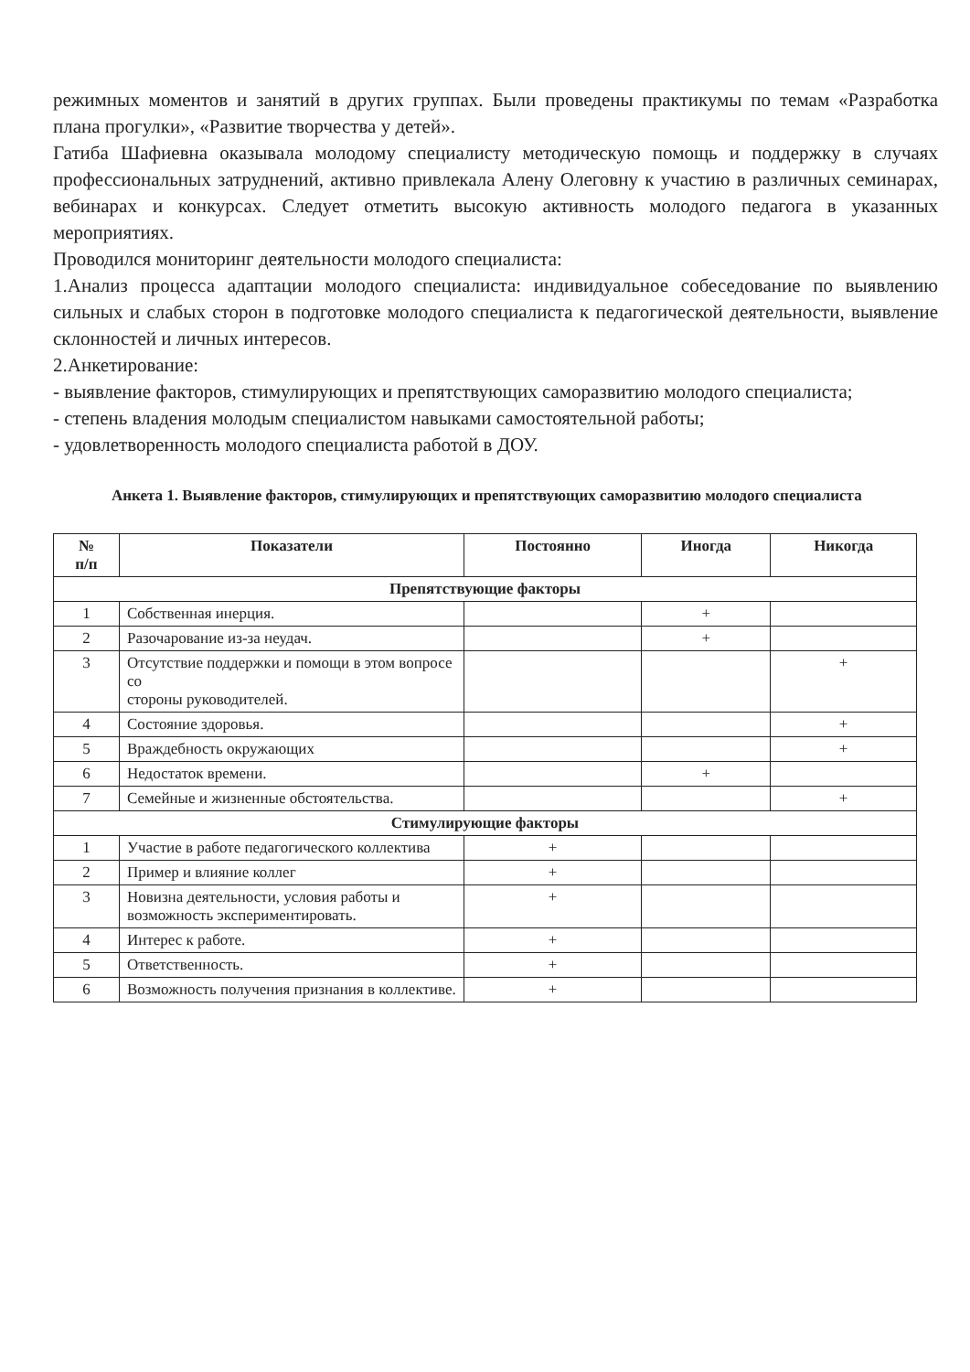режимных моментов и занятий в других группах. Были проведены практикумы по темам «Разработка плана прогулки», «Развитие творчества у детей».
Гатиба Шафиевна оказывала молодому специалисту методическую помощь и поддержку в случаях профессиональных затруднений, активно привлекала Алену Олеговну к участию в различных семинарах, вебинарах и конкурсах. Следует отметить высокую активность молодого педагога в указанных мероприятиях.
Проводился мониторинг деятельности молодого специалиста:
1.Анализ процесса адаптации молодого специалиста: индивидуальное собеседование по выявлению сильных и слабых сторон в подготовке молодого специалиста к педагогической деятельности, выявление склонностей и личных интересов.
2.Анкетирование:
- выявление факторов, стимулирующих и препятствующих саморазвитию молодого специалиста;
- степень владения молодым специалистом навыками самостоятельной работы;
- удовлетворенность молодого специалиста работой в ДОУ.
Анкета 1. Выявление факторов, стимулирующих и препятствующих саморазвитию молодого специалиста
| № п/п | Показатели | Постоянно | Иногда | Никогда |
| --- | --- | --- | --- | --- |
| Препятствующие факторы | | | | |
| 1 | Собственная инерция. | | + | |
| 2 | Разочарование из-за неудач. | | + | |
| 3 | Отсутствие поддержки и помощи в этом вопросе со стороны руководителей. | | | + |
| 4 | Состояние здоровья. | | | + |
| 5 | Враждебность окружающих | | | + |
| 6 | Недостаток времени. | | + | |
| 7 | Семейные и жизненные обстоятельства. | | | + |
| Стимулирующие факторы | | | | |
| 1 | Участие в работе педагогического коллектива | + | | |
| 2 | Пример и влияние коллег | + | | |
| 3 | Новизна деятельности, условия работы и возможность экспериментировать. | + | | |
| 4 | Интерес к работе. | + | | |
| 5 | Ответственность. | + | | |
| 6 | Возможность получения признания в коллективе. | + | | |